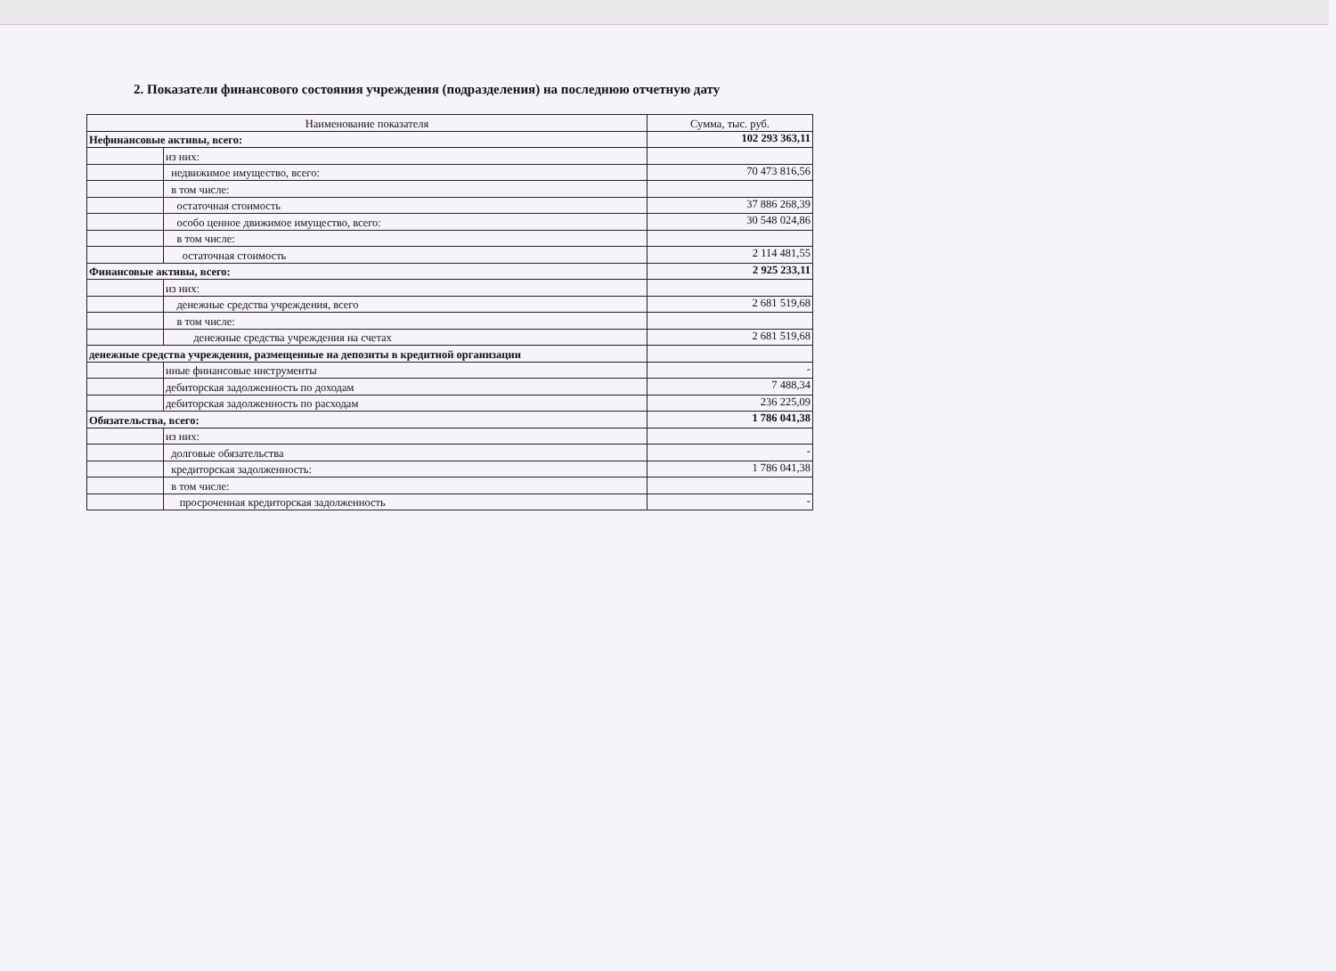2. Показатели финансового состояния учреждения (подразделения) на последнюю отчетную дату
| Наименование показателя | | Сумма, тыс. руб. |
| --- | --- | --- |
| Нефинансовые активы, всего: | | 102 293 363,11 |
| | из них: | |
| | недвижимое имущество, всего: | 70 473 816,56 |
| | в том числе: | |
| | остаточная стоимость | 37 886 268,39 |
| | особо ценное движимое имущество, всего: | 30 548 024,86 |
| | в том числе: | |
| | остаточная стоимость | 2 114 481,55 |
| Финансовые активы, всего: | | 2 925 233,11 |
| | из них: | |
| | денежные средства учреждения, всего | 2 681 519,68 |
| | в том числе: | |
| | денежные средства учреждения на счетах | 2 681 519,68 |
| денежные средства учреждения, размещенные на депозиты в кредитной организации | | |
| | иные финансовые инструменты | - |
| | дебиторская задолженность по доходам | 7 488,34 |
| | дебиторская задолженность по расходам | 236 225,09 |
| Обязательства, всего: | | 1 786 041,38 |
| | из них: | |
| | долговые обязательства | - |
| | кредиторская задолженность: | 1 786 041,38 |
| | в том числе: | |
| | просроченная кредиторская задолженность | - |